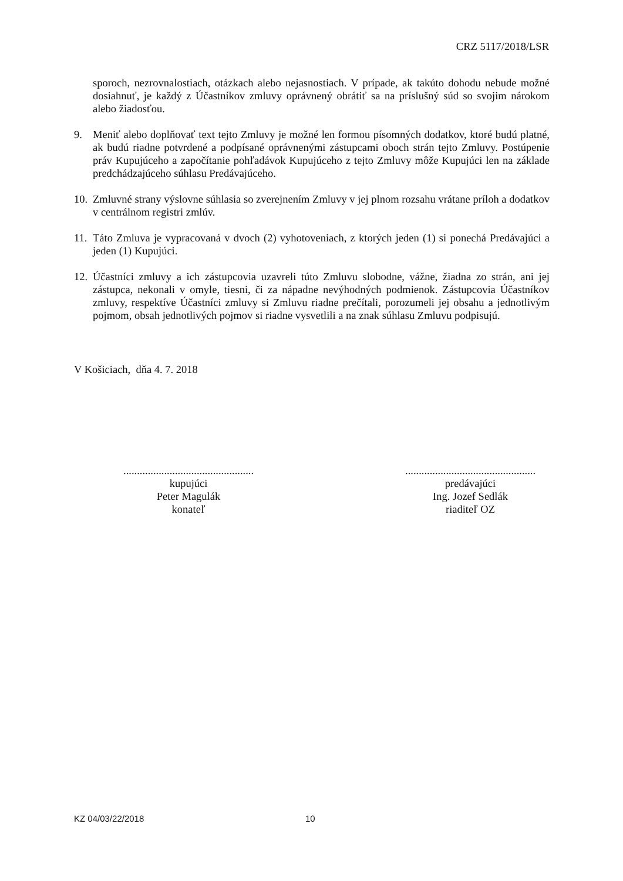CRZ 5117/2018/LSR
sporoch, nezrovnalostiach, otázkach alebo nejasnostiach. V prípade, ak takúto dohodu nebude možné dosiahnuť, je každý z Účastníkov zmluvy oprávnený obrátiť sa na príslušný súd so svojim nárokom alebo žiadosťou.
9. Meniť alebo doplňovať text tejto Zmluvy je možné len formou písomných dodatkov, ktoré budú platné, ak budú riadne potvrdené a podpísané oprávnenými zástupcami oboch strán tejto Zmluvy. Postúpenie práv Kupujúceho a započítanie pohľadávok Kupujúceho z tejto Zmluvy môže Kupujúci len na základe predchádzajúceho súhlasu Predávajúceho.
10.
Zmluvné strany výslovne súhlasia so zverejnením Zmluvy v jej plnom rozsahu vrátane príloh a dodatkov v centrálnom registri zmlúv.
11.
Táto Zmluva je vypracovaná v dvoch (2) vyhotoveniach, z ktorých jeden (1) si ponechá Predávajúci a jeden (1) Kupujúci.
12.
Účastníci zmluvy a ich zástupcovia uzavreli túto Zmluvu slobodne, vážne, žiadna zo strán, ani jej zástupca, nekonali v omyle, tiesni, či za nápadne nevýhodných podmienok. Zástupcovia Účastníkov zmluvy, respektíve Účastníci zmluvy si Zmluvu riadne prečítali, porozumeli jej obsahu a jednotlivým pojmom, obsah jednotlivých pojmov si riadne vysvetlili a na znak súhlasu Zmluvu podpisujú.
V Košiciach, dňa 4. 7. 2018
................................................
kupujúci
Peter Magulák
konateľ
................................................
predávajúci
Ing. Jozef Sedlák
riaditeľ OZ
KZ 04/03/22/2018 10